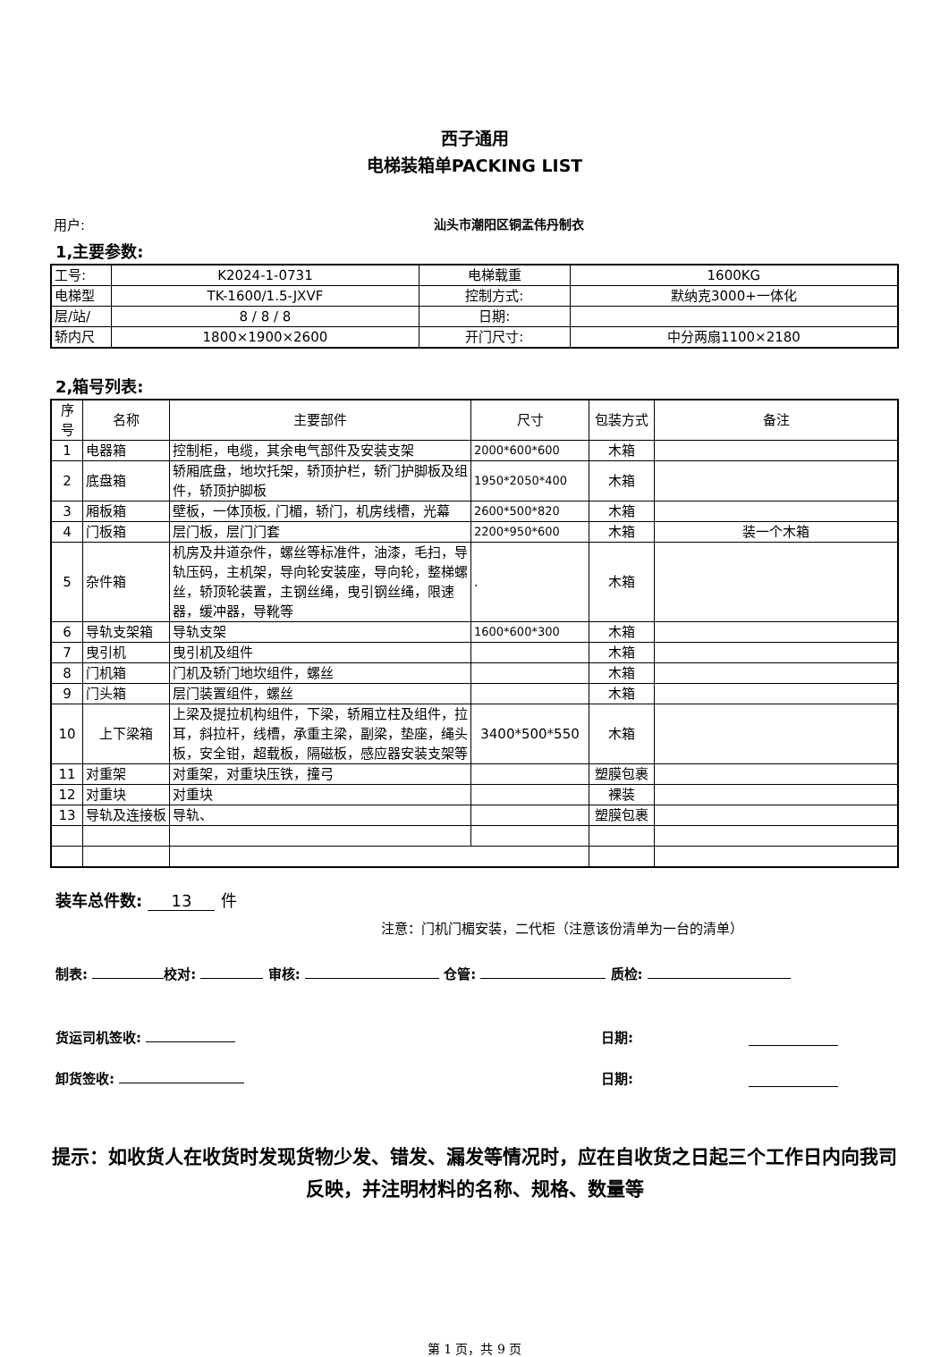西子通用
电梯装箱单PACKING LIST
用户: 汕头市潮阳区铜盂伟丹制衣
1,主要参数:
| 工号: | K2024-1-0731 | 电梯载重 | 1600KG |
| 电梯型 | TK-1600/1.5-JXVF | 控制方式: | 默纳克3000+一体化 |
| 层/站/ | 8 / 8 / 8 | 日期: | |
| 轿内尺 | 1800×1900×2600 | 开门尺寸: | 中分两扇1100×2180 |
2,箱号列表:
| 序号 | 名称 | 主要部件 | 尺寸 | 包装方式 | 备注 |
| --- | --- | --- | --- | --- | --- |
| 1 | 电器箱 | 控制柜，电缆，其余电气部件及安装支架 | 2000*600*600 | 木箱 | |
| 2 | 底盘箱 | 轿厢底盘，地坎托架，轿顶护栏，轿门护脚板及组件，轿顶护脚板 | 1950*2050*400 | 木箱 | |
| 3 | 厢板箱 | 壁板，一体顶板, 门楣，轿门，机房线槽，光幕 | 2600*500*820 | 木箱 | |
| 4 | 门板箱 | 层门板，层门门套 | 2200*950*600 | 木箱 | 装一个木箱 |
| 5 | 杂件箱 | 机房及井道杂件，螺丝等标准件，油漆，毛扫，导轨压码，主机架，导向轮安装座，导向轮，整梯螺丝，轿顶轮装置，主钢丝绳，曳引钢丝绳，限速器，缓冲器，导靴等 | . | 木箱 | |
| 6 | 导轨支架箱 | 导轨支架 | 1600*600*300 | 木箱 | |
| 7 | 曳引机 | 曳引机及组件 | | 木箱 | |
| 8 | 门机箱 | 门机及轿门地坎组件，螺丝 | | 木箱 | |
| 9 | 门头箱 | 层门装置组件，螺丝 | | 木箱 | |
| 10 | 上下梁箱 | 上梁及提拉机构组件，下梁，轿厢立柱及组件，拉耳，斜拉杆，线槽，承重主梁，副梁，垫座，绳头板，安全钳，超载板，隔磁板，感应器安装支架等 | 3400*500*550 | 木箱 | |
| 11 | 对重架 | 对重架，对重块压铁，撞弓 | | 塑膜包裹 | |
| 12 | 对重块 | 对重块 | | 裸装 | |
| 13 | 导轨及连接板 | 导轨、 | | 塑膜包裹 | |
装车总件数: 13 件
注意：门机门楣安装，二代柜（注意该份清单为一台的清单）
制表: 校对: 审核: 仓管: 质检:
货运司机签收: 日期:
卸货签收: 日期:
提示：如收货人在收货时发现货物少发、错发、漏发等情况时，应在自收货之日起三个工作日内向我司反映，并注明材料的名称、规格、数量等
第 1 页，共 9 页